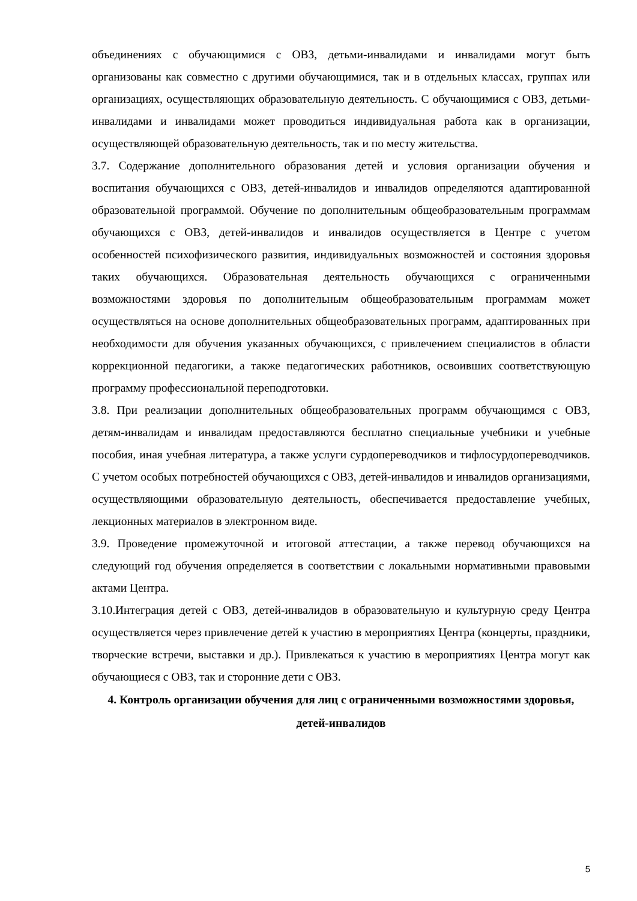объединениях с обучающимися с ОВЗ, детьми-инвалидами и инвалидами могут быть организованы как совместно с другими обучающимися, так и в отдельных классах, группах или организациях, осуществляющих образовательную деятельность. С обучающимися с ОВЗ, детьми-инвалидами и инвалидами может проводиться индивидуальная работа как в организации, осуществляющей образовательную деятельность, так и по месту жительства.
3.7. Содержание дополнительного образования детей и условия организации обучения и воспитания обучающихся с ОВЗ, детей-инвалидов и инвалидов определяются адаптированной образовательной программой. Обучение по дополнительным общеобразовательным программам обучающихся с ОВЗ, детей-инвалидов и инвалидов осуществляется в Центре с учетом особенностей психофизического развития, индивидуальных возможностей и состояния здоровья таких обучающихся. Образовательная деятельность обучающихся с ограниченными возможностями здоровья по дополнительным общеобразовательным программам может осуществляться на основе дополнительных общеобразовательных программ, адаптированных при необходимости для обучения указанных обучающихся, с привлечением специалистов в области коррекционной педагогики, а также педагогических работников, освоивших соответствующую программу профессиональной переподготовки.
3.8. При реализации дополнительных общеобразовательных программ обучающимся с ОВЗ, детям-инвалидам и инвалидам предоставляются бесплатно специальные учебники и учебные пособия, иная учебная литература, а также услуги сурдопереводчиков и тифлосурдопереводчиков. С учетом особых потребностей обучающихся с ОВЗ, детей-инвалидов и инвалидов организациями, осуществляющими образовательную деятельность, обеспечивается предоставление учебных, лекционных материалов в электронном виде.
3.9. Проведение промежуточной и итоговой аттестации, а также перевод обучающихся на следующий год обучения определяется в соответствии с локальными нормативными правовыми актами Центра.
3.10.Интеграция детей с ОВЗ, детей-инвалидов в образовательную и культурную среду Центра осуществляется через привлечение детей к участию в мероприятиях Центра (концерты, праздники, творческие встречи, выставки и др.). Привлекаться к участию в мероприятиях Центра могут как обучающиеся с ОВЗ, так и сторонние дети с ОВЗ.
4. Контроль организации обучения для лиц с ограниченными возможностями здоровья, детей-инвалидов
5